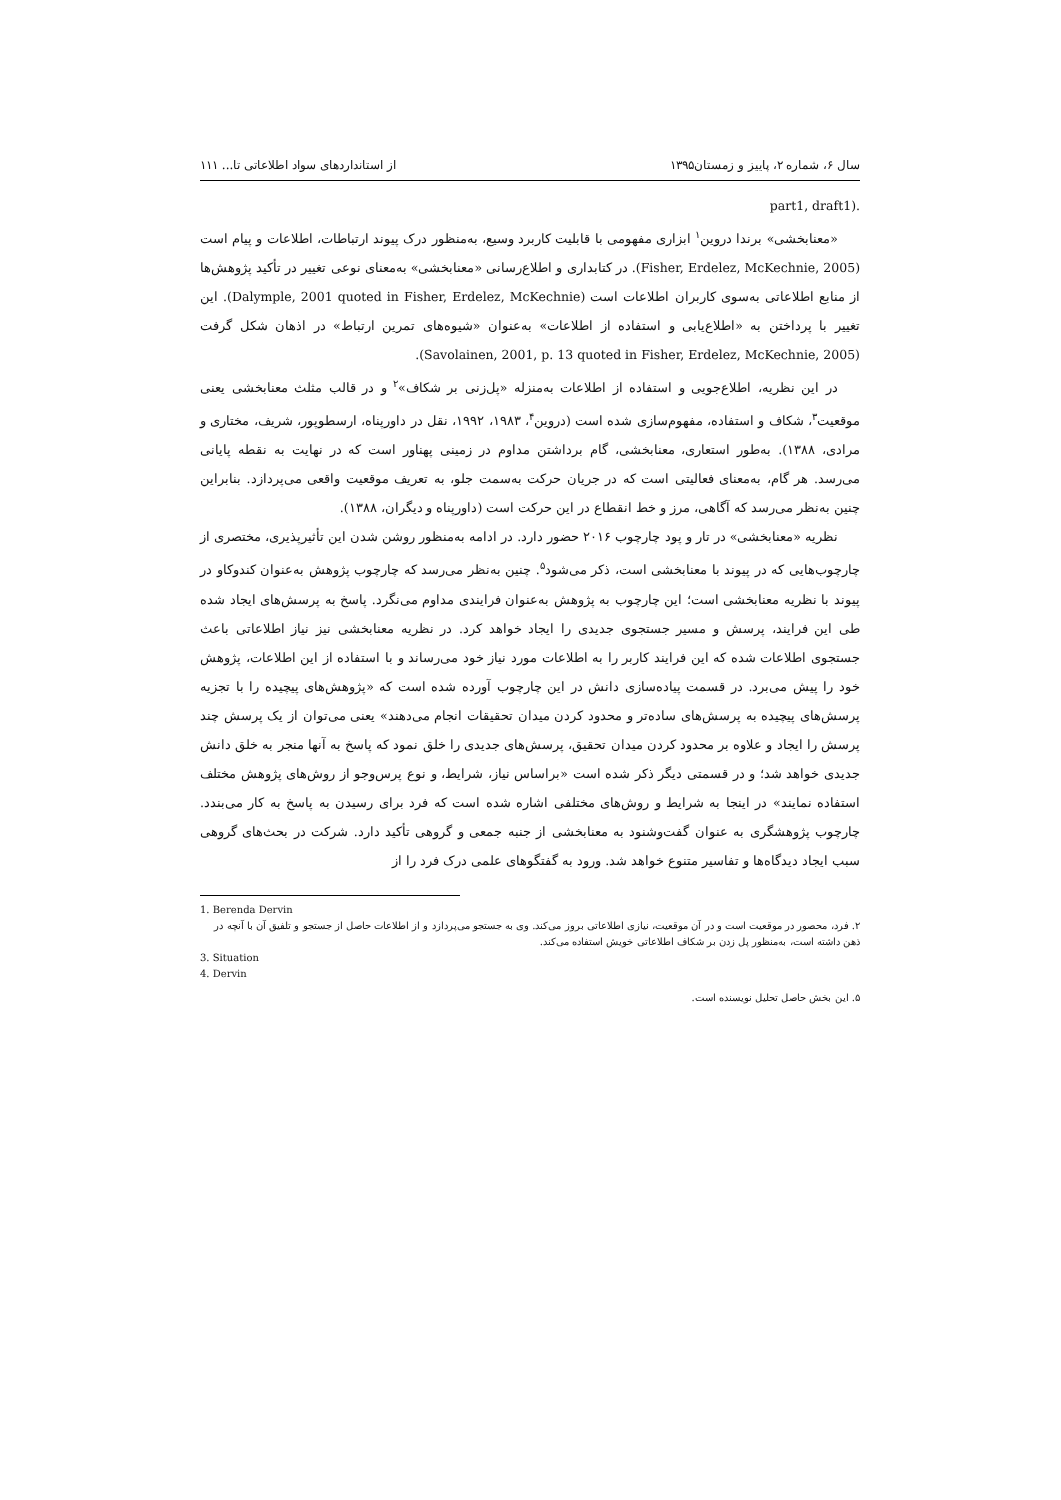سال ۶، شماره ۲، پاییز و زمستان۱۳۹۵ از استانداردهای سواد اطلاعاتی تا... ۱۱۱
.(part1, draft1
«معنابخشی» برندا دروین<sup>۱</sup> ابزاری مفهومی با قابلیت کاربرد وسیع، به‌منظور درک پیوند ارتباطات، اطلاعات و پیام است (Fisher, Erdelez, McKechnie, 2005). در کتابداری و اطلاع‌رسانی «معنابخشی» به‌معنای نوعی تغییر در تأکید پژوهش‌ها از منابع اطلاعاتی به‌سوی کاربران اطلاعات است (Dalymple, 2001 quoted in Fisher, Erdelez, McKechnie). این تغییر با پرداختن به «اطلاع‌یابی و استفاده از اطلاعات» به‌عنوان «شیوه‌های تمرین ارتباط» در اذهان شکل گرفت (Savolainen, 2001, p. 13 quoted in Fisher, Erdelez, McKechnie, 2005).
در این نظریه، اطلاع‌جویی و استفاده از اطلاعات به‌منزله «پل‌زنی بر شکاف»<sup>۲</sup> و در قالب مثلث معنابخشی یعنی موقعیت<sup>۳</sup>، شکاف و استفاده، مفهوم‌سازی شده است (دروین<sup>۴</sup>، ۱۹۸۳، ۱۹۹۲، نقل در داورپناه، ارسطوپور، شریف، مختاری و مرادی، ۱۳۸۸). به‌طور استعاری، معنابخشی، گام برداشتن مداوم در زمینی پهناور است که در نهایت به نقطه پایانی می‌رسد. هر گام، به‌معنای فعالیتی است که در جریان حرکت به‌سمت جلو، به تعریف موقعیت واقعی می‌پردازد. بنابراین چنین به‌نظر می‌رسد که آگاهی، مرز و خط انقطاع در این حرکت است (داورپناه و دیگران، ۱۳۸۸).
نظریه «معنابخشی» در تار و پود چارچوب ۲۰۱۶ حضور دارد. در ادامه به‌منظور روشن شدن این تأثیرپذیری، مختصری از چارچوب‌هایی که در پیوند با معنابخشی است، ذکر می‌شود<sup>۵</sup>. چنین به‌نظر می‌رسد که چارچوب پژوهش به‌عنوان کندوکاو در پیوند با نظریه معنابخشی است؛ این چارچوب به پژوهش به‌عنوان فرایندی مداوم می‌نگرد. پاسخ به پرسش‌های ایجاد شده طی این فرایند، پرسش و مسیر جستجوی جدیدی را ایجاد خواهد کرد. در نظریه معنابخشی نیز نیاز اطلاعاتی باعث جستجوی اطلاعات شده که این فرایند کاربر را به اطلاعات مورد نیاز خود می‌رساند و با استفاده از این اطلاعات، پژوهش خود را پیش می‌برد. در قسمت پیاده‌سازی دانش در این چارچوب آورده شده است که «پژوهش‌های پیچیده را با تجزیه پرسش‌های پیچیده به پرسش‌های ساده‌تر و محدود کردن میدان تحقیقات انجام می‌دهند» یعنی می‌توان از یک پرسش چند پرسش را ایجاد و علاوه بر محدود کردن میدان تحقیق، پرسش‌های جدیدی را خلق نمود که پاسخ به آنها منجر به خلق دانش جدیدی خواهد شد؛ و در قسمتی دیگر ذکر شده است «براساس نیاز، شرایط، و نوع پرس‌وجو از روش‌های پژوهش مختلف استفاده نمایند» در اینجا به شرایط و روش‌های مختلفی اشاره شده است که فرد برای رسیدن به پاسخ به کار می‌بندد. چارچوب پژوهشگری به عنوان گفت‌وشنود به معنابخشی از جنبه جمعی و گروهی تأکید دارد. شرکت در بحث‌های گروهی سبب ایجاد دیدگاه‌ها و تفاسیر متنوع خواهد شد. ورود به گفتگوهای علمی درک فرد را از
1. Berenda Dervin
۲. فرد، محصور در موقعیت است و در آن موقعیت، نیازی اطلاعاتی بروز می‌کند. وی به جستجو می‌پردازد و از اطلاعات حاصل از جستجو و تلفیق آن با آنچه در ذهن داشته است، به‌منظور پل زدن بر شکاف اطلاعاتی خویش استفاده می‌کند.
3. Situation
4. Dervin
۵. این بخش حاصل تحلیل نویسنده است.